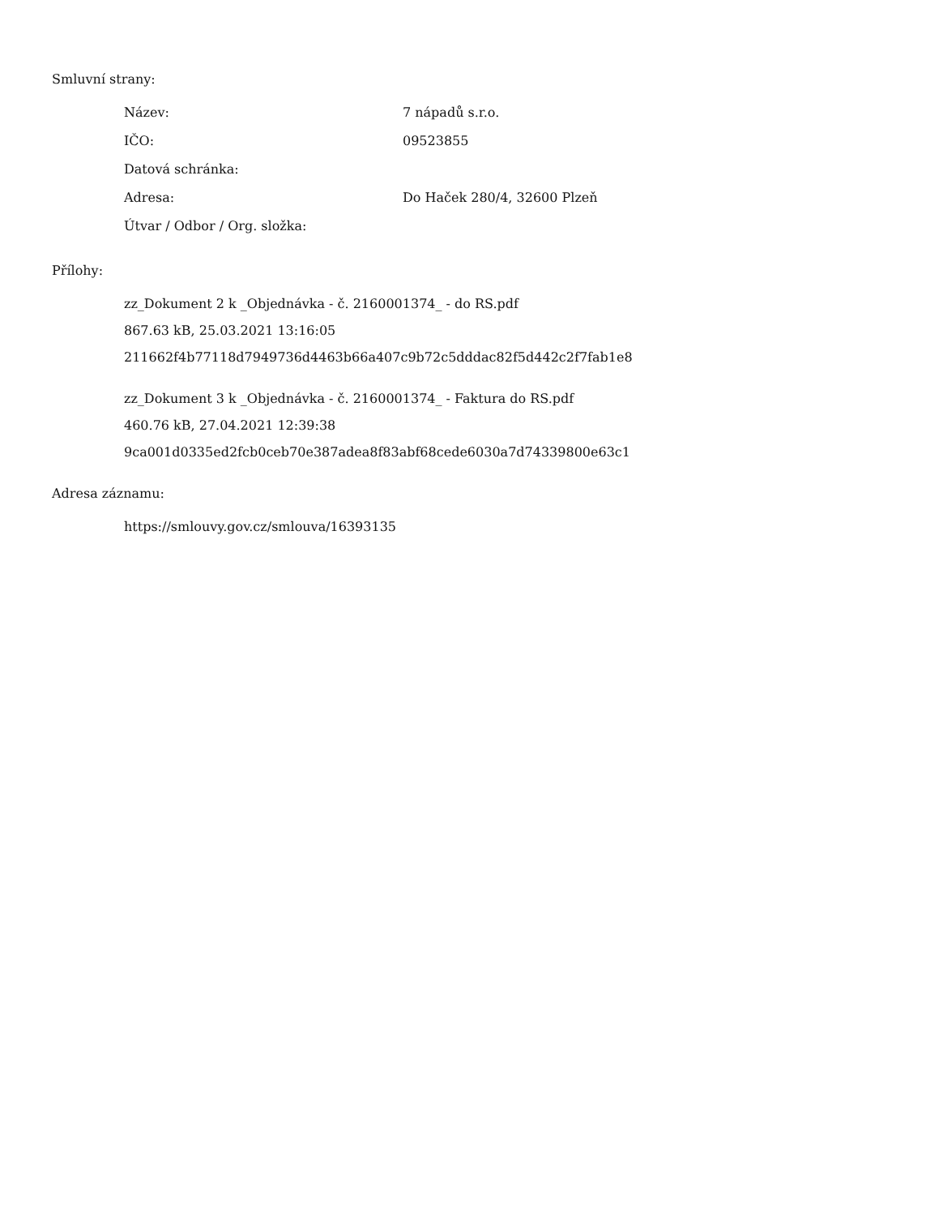Smluvní strany:
| Název: | 7 nápadů s.r.o. |
| IČO: | 09523855 |
| Datová schránka: | |
| Adresa: | Do Haček 280/4, 32600 Plzeň |
| Útvar / Odbor / Org. složka: | |
Přílohy:
zz_Dokument 2 k _Objednávka - č. 2160001374_ - do RS.pdf
867.63 kB, 25.03.2021 13:16:05
211662f4b77118d7949736d4463b66a407c9b72c5dddac82f5d442c2f7fab1e8
zz_Dokument 3 k _Objednávka - č. 2160001374_ - Faktura do RS.pdf
460.76 kB, 27.04.2021 12:39:38
9ca001d0335ed2fcb0ceb70e387adea8f83abf68cede6030a7d74339800e63c1
Adresa záznamu:
https://smlouvy.gov.cz/smlouva/16393135